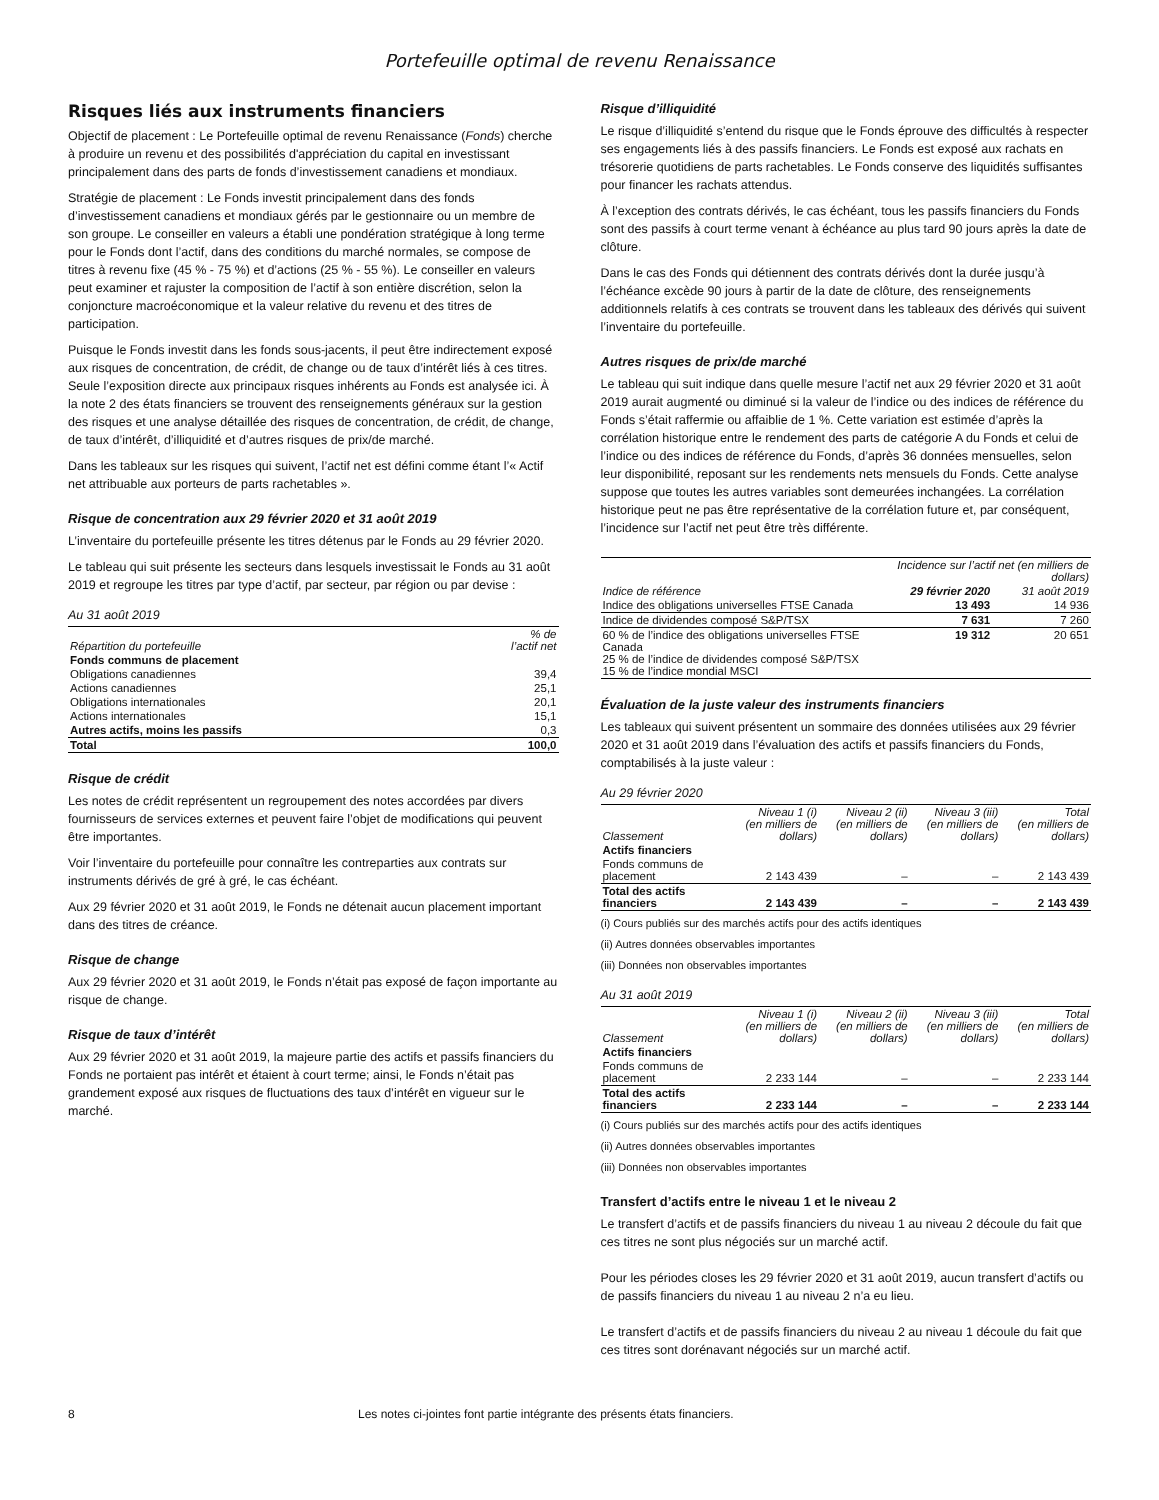Portefeuille optimal de revenu Renaissance
Risques liés aux instruments financiers
Objectif de placement : Le Portefeuille optimal de revenu Renaissance (Fonds) cherche à produire un revenu et des possibilités d'appréciation du capital en investissant principalement dans des parts de fonds d’investissement canadiens et mondiaux.
Stratégie de placement : Le Fonds investit principalement dans des fonds d’investissement canadiens et mondiaux gérés par le gestionnaire ou un membre de son groupe. Le conseiller en valeurs a établi une pondération stratégique à long terme pour le Fonds dont l’actif, dans des conditions du marché normales, se compose de titres à revenu fixe (45 % - 75 %) et d’actions (25 % - 55 %). Le conseiller en valeurs peut examiner et rajuster la composition de l’actif à son entière discrétion, selon la conjoncture macroéconomique et la valeur relative du revenu et des titres de participation.
Puisque le Fonds investit dans les fonds sous-jacents, il peut être indirectement exposé aux risques de concentration, de crédit, de change ou de taux d’intérêt liés à ces titres. Seule l’exposition directe aux principaux risques inhérents au Fonds est analysée ici. À la note 2 des états financiers se trouvent des renseignements généraux sur la gestion des risques et une analyse détaillée des risques de concentration, de crédit, de change, de taux d’intérêt, d’illiquidité et d’autres risques de prix/de marché.
Dans les tableaux sur les risques qui suivent, l’actif net est défini comme étant l’« Actif net attribuable aux porteurs de parts rachetables ».
Risque de concentration aux 29 février 2020 et 31 août 2019
L’inventaire du portefeuille présente les titres détenus par le Fonds au 29 février 2020.
Le tableau qui suit présente les secteurs dans lesquels investissait le Fonds au 31 août 2019 et regroupe les titres par type d’actif, par secteur, par région ou par devise :
Au 31 août 2019
| Répartition du portefeuille | % de l’actif net |
| --- | --- |
| Fonds communs de placement | |
| Obligations canadiennes | 39,4 |
| Actions canadiennes | 25,1 |
| Obligations internationales | 20,1 |
| Actions internationales | 15,1 |
| Autres actifs, moins les passifs | 0,3 |
| Total | 100,0 |
Risque de crédit
Les notes de crédit représentent un regroupement des notes accordées par divers fournisseurs de services externes et peuvent faire l’objet de modifications qui peuvent être importantes.
Voir l’inventaire du portefeuille pour connaître les contreparties aux contrats sur instruments dérivés de gré à gré, le cas échéant.
Aux 29 février 2020 et 31 août 2019, le Fonds ne détenait aucun placement important dans des titres de créance.
Risque de change
Aux 29 février 2020 et 31 août 2019, le Fonds n’était pas exposé de façon importante au risque de change.
Risque de taux d’intérêt
Aux 29 février 2020 et 31 août 2019, la majeure partie des actifs et passifs financiers du Fonds ne portaient pas intérêt et étaient à court terme; ainsi, le Fonds n’était pas grandement exposé aux risques de fluctuations des taux d’intérêt en vigueur sur le marché.
Risque d’illiquidité
Le risque d’illiquidité s’entend du risque que le Fonds éprouve des difficultés à respecter ses engagements liés à des passifs financiers. Le Fonds est exposé aux rachats en trésorerie quotidiens de parts rachetables. Le Fonds conserve des liquidités suffisantes pour financer les rachats attendus.
À l’exception des contrats dérivés, le cas échéant, tous les passifs financiers du Fonds sont des passifs à court terme venant à échéance au plus tard 90 jours après la date de clôture.
Dans le cas des Fonds qui détiennent des contrats dérivés dont la durée jusqu’à l’échéance excède 90 jours à partir de la date de clôture, des renseignements additionnels relatifs à ces contrats se trouvent dans les tableaux des dérivés qui suivent l’inventaire du portefeuille.
Autres risques de prix/de marché
Le tableau qui suit indique dans quelle mesure l’actif net aux 29 février 2020 et 31 août 2019 aurait augmenté ou diminué si la valeur de l’indice ou des indices de référence du Fonds s’était raffermie ou affaiblie de 1 %. Cette variation est estimée d’après la corrélation historique entre le rendement des parts de catégorie A du Fonds et celui de l’indice ou des indices de référence du Fonds, d’après 36 données mensuelles, selon leur disponibilité, reposant sur les rendements nets mensuels du Fonds. Cette analyse suppose que toutes les autres variables sont demeurées inchangées. La corrélation historique peut ne pas être représentative de la corrélation future et, par conséquent, l’incidence sur l’actif net peut être très différente.
| | Incidence sur l’actif net (en milliers de dollars) | |
| --- | --- | --- |
| Indice de référence | 29 février 2020 | 31 août 2019 |
| Indice des obligations universelles FTSE Canada | 13 493 | 14 936 |
| Indice de dividendes composé S&P/TSX | 7 631 | 7 260 |
| 60 % de l’indice des obligations universelles FTSE Canada 25 % de l’indice de dividendes composé S&P/TSX 15 % de l’indice mondial MSCI | 19 312 | 20 651 |
Évaluation de la juste valeur des instruments financiers
Les tableaux qui suivent présentent un sommaire des données utilisées aux 29 février 2020 et 31 août 2019 dans l’évaluation des actifs et passifs financiers du Fonds, comptabilisés à la juste valeur :
Au 29 février 2020
| Classement | Niveau 1 (i) (en milliers de dollars) | Niveau 2 (ii) (en milliers de dollars) | Niveau 3 (iii) (en milliers de dollars) | Total (en milliers de dollars) |
| --- | --- | --- | --- | --- |
| Actifs financiers | | | | |
| Fonds communs de placement | 2 143 439 | – | – | 2 143 439 |
| Total des actifs financiers | 2 143 439 | – | – | 2 143 439 |
(i) Cours publiés sur des marchés actifs pour des actifs identiques
(ii) Autres données observables importantes
(iii) Données non observables importantes
Au 31 août 2019
| Classement | Niveau 1 (i) (en milliers de dollars) | Niveau 2 (ii) (en milliers de dollars) | Niveau 3 (iii) (en milliers de dollars) | Total (en milliers de dollars) |
| --- | --- | --- | --- | --- |
| Actifs financiers | | | | |
| Fonds communs de placement | 2 233 144 | – | – | 2 233 144 |
| Total des actifs financiers | 2 233 144 | – | – | 2 233 144 |
(i) Cours publiés sur des marchés actifs pour des actifs identiques
(ii) Autres données observables importantes
(iii) Données non observables importantes
Transfert d’actifs entre le niveau 1 et le niveau 2
Le transfert d’actifs et de passifs financiers du niveau 1 au niveau 2 découle du fait que ces titres ne sont plus négociés sur un marché actif.
Pour les périodes closes les 29 février 2020 et 31 août 2019, aucun transfert d’actifs ou de passifs financiers du niveau 1 au niveau 2 n’a eu lieu.
Le transfert d’actifs et de passifs financiers du niveau 2 au niveau 1 découle du fait que ces titres sont dorénavant négociés sur un marché actif.
8 Les notes ci-jointes font partie intégrante des présents états financiers.